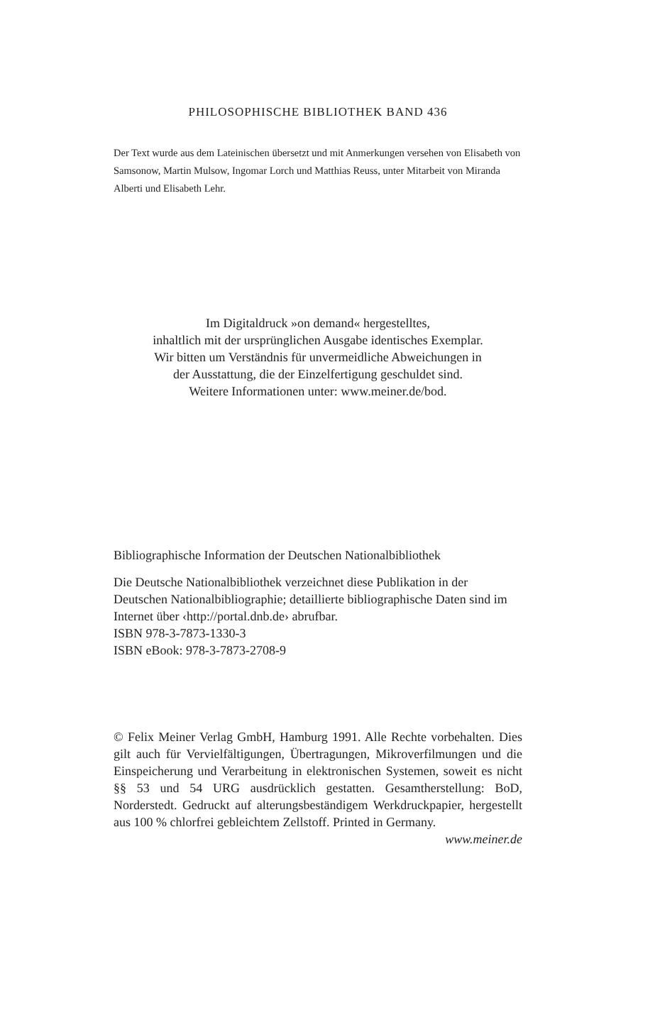PHILOSOPHISCHE BIBLIOTHEK BAND 436
Der Text wurde aus dem Lateinischen übersetzt und mit Anmerkungen ver­sehen von Elisabeth von Samsonow, Martin Mulsow, Ingomar Lorch und Matthias Reuss, unter Mitarbeit von Miranda Alberti und Elisabeth Lehr.
Im Digitaldruck »on demand« hergestelltes,
inhaltlich mit der ursprünglichen Ausgabe identisches Exemplar.
Wir bitten um Verständnis für unvermeidliche Abweichungen in
der Ausstattung, die der Einzelfertigung geschuldet sind.
Weitere Informationen unter: www.meiner.de/bod.
Bibliographische Information der Deutschen Nationalbibliothek
Die Deutsche Nationalbibliothek verzeichnet diese Publikation in der Deutschen Nationalbibliographie; detaillierte bibliographi­sche Daten sind im Internet über ‹http://portal.dnb.de› abrufbar.
ISBN 978-3-7873-1330-3
ISBN eBook: 978-3-7873-2708-9
© Felix Meiner Verlag GmbH, Hamburg 1991. Alle Rechte vor­behalten. Dies gilt auch für Vervielfältigungen, Übertragungen, Mikroverfilmungen und die Einspeicherung und Verarbeitung in elektronischen Systemen, soweit es nicht §§ 53 und 54 URG ausdrücklich gestatten. Gesamtherstellung: BoD, Norderstedt. Gedruckt auf alterungsbeständigem Werkdruckpapier, hergestellt aus 100 % chlorfrei gebleichtem Zellstoff. Printed in Germany.
www.meiner.de